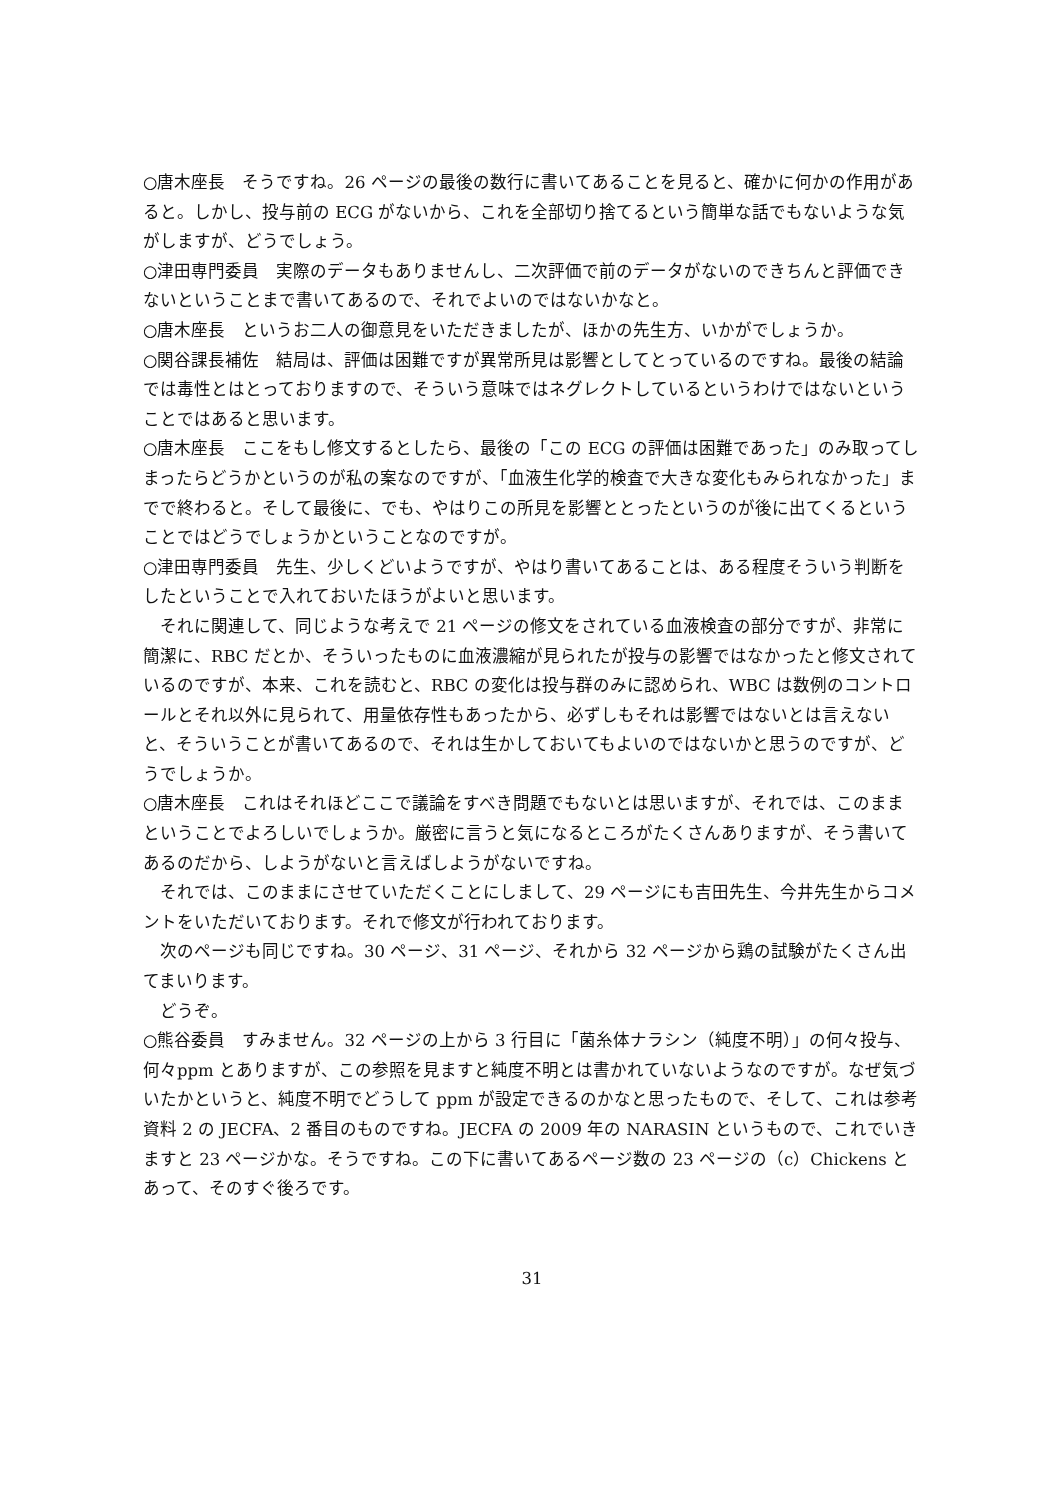○唐木座長　そうですね。26 ページの最後の数行に書いてあることを見ると、確かに何かの作用があると。しかし、投与前の ECG がないから、これを全部切り捨てるという簡単な話でもないような気がしますが、どうでしょう。
○津田専門委員　実際のデータもありませんし、二次評価で前のデータがないのできちんと評価できないということまで書いてあるので、それでよいのではないかなと。
○唐木座長　というお二人の御意見をいただきましたが、ほかの先生方、いかがでしょうか。
○関谷課長補佐　結局は、評価は困難ですが異常所見は影響としてとっているのですね。最後の結論では毒性とはとっておりますので、そういう意味ではネグレクトしているというわけではないということではあると思います。
○唐木座長　ここをもし修文するとしたら、最後の「この ECG の評価は困難であった」のみ取ってしまったらどうかというのが私の案なのですが、「血液生化学的検査で大きな変化もみられなかった」までで終わると。そして最後に、でも、やはりこの所見を影響ととったというのが後に出てくるということではどうでしょうかということなのですが。
○津田専門委員　先生、少しくどいようですが、やはり書いてあることは、ある程度そういう判断をしたということで入れておいたほうがよいと思います。
　それに関連して、同じような考えで 21 ページの修文をされている血液検査の部分ですが、非常に簡潔に、RBC だとか、そういったものに血液濃縮が見られたが投与の影響ではなかったと修文されているのですが、本来、これを読むと、RBC の変化は投与群のみに認められ、WBC は数例のコントロールとそれ以外に見られて、用量依存性もあったから、必ずしもそれは影響ではないとは言えないと、そういうことが書いてあるので、それは生かしておいてもよいのではないかと思うのですが、どうでしょうか。
○唐木座長　これはそれほどここで議論をすべき問題でもないとは思いますが、それでは、このままということでよろしいでしょうか。厳密に言うと気になるところがたくさんありますが、そう書いてあるのだから、しようがないと言えばしようがないですね。
　それでは、このままにさせていただくことにしまして、29 ページにも吉田先生、今井先生からコメントをいただいております。それで修文が行われております。
　次のページも同じですね。30 ページ、31 ページ、それから 32 ページから鶏の試験がたくさん出てまいります。
　どうぞ。
○熊谷委員　すみません。32 ページの上から 3 行目に「菌糸体ナラシン（純度不明）」の何々投与、何々ppm とありますが、この参照を見ますと純度不明とは書かれていないようなのですが。なぜ気づいたかというと、純度不明でどうして ppm が設定できるのかなと思ったもので、そして、これは参考資料 2 の JECFA、2 番目のものですね。JECFA の 2009 年の NARASIN というもので、これでいきますと 23 ページかな。そうですね。この下に書いてあるページ数の 23 ページの（c）Chickens とあって、そのすぐ後ろです。
31